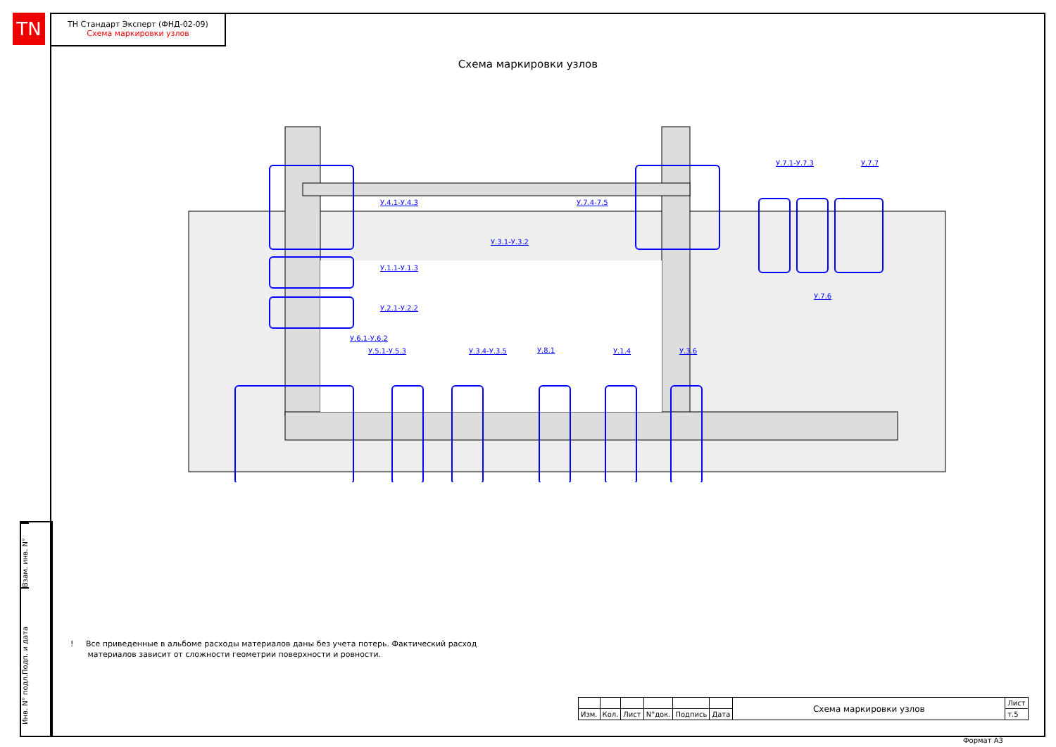TN
ТН Стандарт Эксперт (ФНД-02-09)
Схема маркировки узлов
Схема маркировки узлов
У.4.1-У.4.3 У.7.4-7.5
У.3.1-У.3.2
У.1.1-У.1.3
У.2.1-У.2.2
У.6.1-У.6.2
У.5.1-У.5.3 У.3.4-У.3.5 У.8.1 У.1.4 У.3.6
У.7.1-У.7.3 У.7.7
У.7.6
Взам. инв. N°
Подп. и дата
Инв. N° подл.
! Все приведенные в альбоме расходы материалов даны без учета потерь. Фактический расход
материалов зависит от сложности геометрии поверхности и ровности.
| | | | | | | Схема маркировки узлов | Лист |
| Изм. | Кол. | Лист | N°док. | Подпись | Дата | | т.5 |
Формат А3